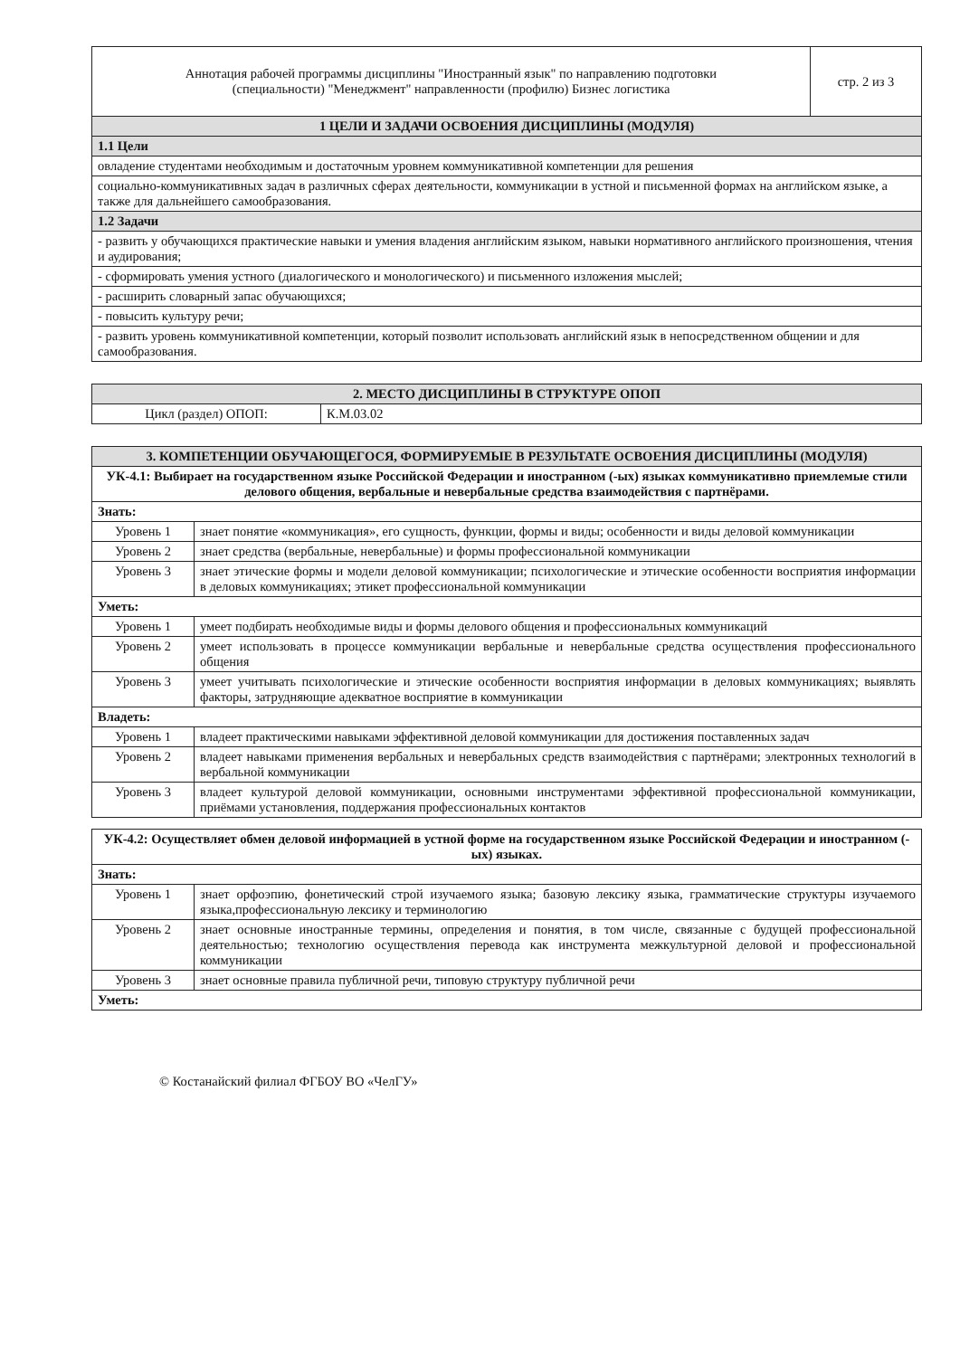| Аннотация рабочей программы дисциплины "Иностранный язык" по направлению подготовки (специальности) "Менеджмент" направленности (профилю) Бизнес логистика | стр. 2 из 3 |
| 1 ЦЕЛИ И ЗАДАЧИ ОСВОЕНИЯ ДИСЦИПЛИНЫ (МОДУЛЯ) | |
| 1.1 Цели | |
| овладение студентами необходимым и достаточным уровнем коммуникативной компетенции для решения | |
| социально-коммуникативных задач в различных сферах деятельности, коммуникации в устной и письменной формах на английском языке, а также для дальнейшего самообразования. | |
| 1.2 Задачи | |
| - развить у обучающихся практические навыки и умения владения английским языком, навыки нормативного английского произношения, чтения и аудирования; | |
| - сформировать умения устного (диалогического и монологического) и письменного изложения мыслей; | |
| - расширить словарный запас обучающихся; | |
| - повысить культуру речи; | |
| - развить уровень коммуникативной компетенции, который позволит использовать английский язык в непосредственном общении и для самообразования. | |
| 2. МЕСТО ДИСЦИПЛИНЫ В СТРУКТУРЕ ОПОП | |
| Цикл (раздел) ОПОП: | К.М.03.02 |
| 3. КОМПЕТЕНЦИИ ОБУЧАЮЩЕГОСЯ, ФОРМИРУЕМЫЕ В РЕЗУЛЬТАТЕ ОСВОЕНИЯ ДИСЦИПЛИНЫ (МОДУЛЯ) | |
| УК-4.1: Выбирает на государственном языке Российской Федерации и иностранном (-ых) языках коммуникативно приемлемые стили делового общения, вербальные и невербальные средства взаимодействия с партнёрами. | |
| Знать: | |
| Уровень 1 | знает понятие «коммуникация», его сущность, функции, формы и виды; особенности и виды деловой коммуникации |
| Уровень 2 | знает средства (вербальные, невербальные) и формы профессиональной коммуникации |
| Уровень 3 | знает этические формы и модели деловой коммуникации; психологические и этические особенности восприятия информации в деловых коммуникациях; этикет профессиональной коммуникации |
| Уметь: | |
| Уровень 1 | умеет подбирать необходимые виды и формы делового общения и профессиональных коммуникаций |
| Уровень 2 | умеет использовать в процессе коммуникации вербальные и невербальные средства осуществления профессионального общения |
| Уровень 3 | умеет учитывать психологические и этические особенности восприятия информации в деловых коммуникациях; выявлять факторы, затрудняющие адекватное восприятие в коммуникации |
| Владеть: | |
| Уровень 1 | владеет практическими навыками эффективной деловой коммуникации для достижения поставленных задач |
| Уровень 2 | владеет навыками применения вербальных и невербальных средств взаимодействия с партнёрами; электронных технологий в вербальной коммуникации |
| Уровень 3 | владеет культурой деловой коммуникации, основными инструментами эффективной профессиональной коммуникации, приёмами установления, поддержания профессиональных контактов |
| УК-4.2: Осуществляет обмен деловой информацией в устной форме на государственном языке Российской Федерации и иностранном (-ых) языках. | |
| Знать: | |
| Уровень 1 | знает орфоэпию, фонетический строй изучаемого языка; базовую лексику языка, грамматические структуры изучаемого языка,профессиональную лексику и терминологию |
| Уровень 2 | знает основные иностранные термины, определения и понятия, в том числе, связанные с будущей профессиональной деятельностью; технологию осуществления перевода как инструмента межкультурной деловой и профессиональной коммуникации |
| Уровень 3 | знает основные правила публичной речи, типовую структуру публичной речи |
| Уметь: | |
© Костанайский филиал ФГБОУ ВО «ЧелГУ»